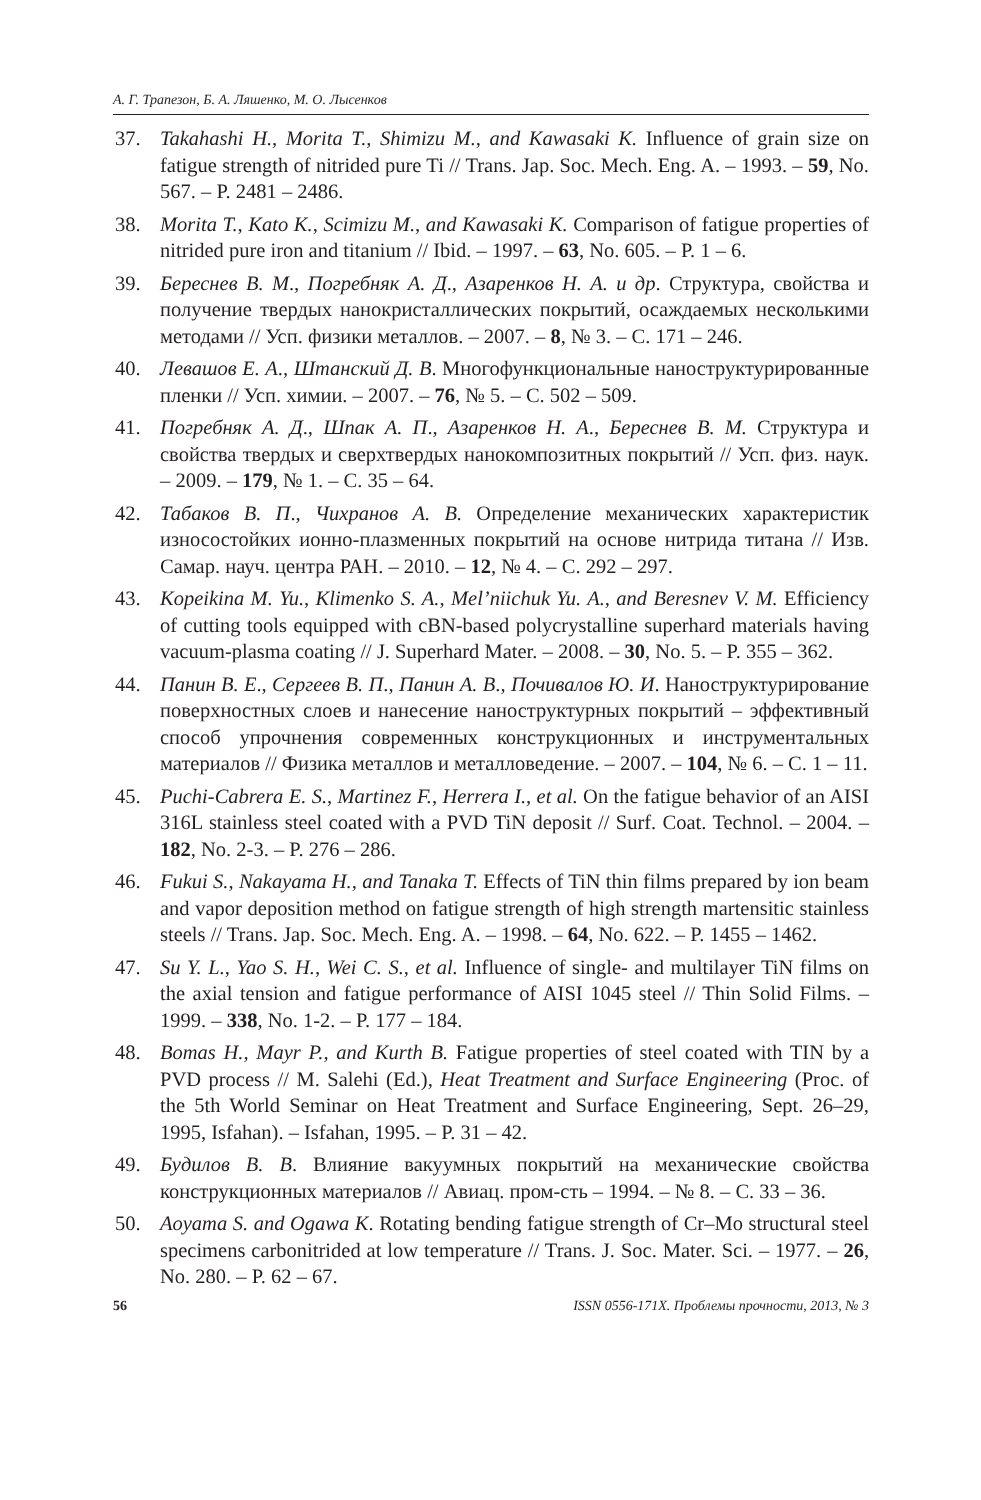А. Г. Трапезон, Б. А. Ляшенко, М. О. Лысенков
37. Takahashi H., Morita T., Shimizu M., and Kawasaki K. Influence of grain size on fatigue strength of nitrided pure Ti // Trans. Jap. Soc. Mech. Eng. A. – 1993. – 59, No. 567. – P. 2481 – 2486.
38. Morita T., Kato K., Scimizu M., and Kawasaki K. Comparison of fatigue properties of nitrided pure iron and titanium // Ibid. – 1997. – 63, No. 605. – P. 1 – 6.
39. Береснев В. М., Погребняк А. Д., Азаренков Н. А. и др. Структура, свойства и получение твердых нанокристаллических покрытий, осаждаемых несколькими методами // Усп. физики металлов. – 2007. – 8, № 3. – С. 171 – 246.
40. Левашов Е. А., Штанский Д. В. Многофункциональные наноструктурированные пленки // Усп. химии. – 2007. – 76, № 5. – С. 502 – 509.
41. Погребняк А. Д., Шпак А. П., Азаренков Н. А., Береснев В. М. Структура и свойства твердых и сверхтвердых нанокомпозитных покрытий // Усп. физ. наук. – 2009. – 179, № 1. – С. 35 – 64.
42. Табаков В. П., Чихранов А. В. Определение механических характеристик износостойких ионно-плазменных покрытий на основе нитрида титана // Изв. Самар. науч. центра РАН. – 2010. – 12, № 4. – С. 292 – 297.
43. Kopeikina M. Yu., Klimenko S. A., Mel’niichuk Yu. A., and Beresnev V. M. Efficiency of cutting tools equipped with cBN-based polycrystalline superhard materials having vacuum-plasma coating // J. Superhard Mater. – 2008. – 30, No. 5. – P. 355 – 362.
44. Панин В. Е., Сергеев В. П., Панин А. В., Почивалов Ю. И. Наноструктурирование поверхностных слоев и нанесение наноструктурных покрытий – эффективный способ упрочнения современных конструкционных и инструментальных материалов // Физика металлов и металловедение. – 2007. – 104, № 6. – С. 1 – 11.
45. Puchi-Cabrera E. S., Martinez F., Herrera I., et al. On the fatigue behavior of an AISI 316L stainless steel coated with a PVD TiN deposit // Surf. Coat. Technol. – 2004. – 182, No. 2-3. – P. 276 – 286.
46. Fukui S., Nakayama H., and Tanaka T. Effects of TiN thin films prepared by ion beam and vapor deposition method on fatigue strength of high strength martensitic stainless steels // Trans. Jap. Soc. Mech. Eng. A. – 1998. – 64, No. 622. – P. 1455 – 1462.
47. Su Y. L., Yao S. H., Wei C. S., et al. Influence of single- and multilayer TiN films on the axial tension and fatigue performance of AISI 1045 steel // Thin Solid Films. – 1999. – 338, No. 1-2. – P. 177 – 184.
48. Bomas H., Mayr P., and Kurth B. Fatigue properties of steel coated with TIN by a PVD process // M. Salehi (Ed.), Heat Treatment and Surface Engineering (Proc. of the 5th World Seminar on Heat Treatment and Surface Engineering, Sept. 26–29, 1995, Isfahan). – Isfahan, 1995. – P. 31 – 42.
49. Будилов В. В. Влияние вакуумных покрытий на механические свойства конструкционных материалов // Авиац. пром-сть – 1994. – № 8. – С. 33 – 36.
50. Aoyama S. and Ogawa K. Rotating bending fatigue strength of Cr–Mo structural steel specimens carbonitrided at low temperature // Trans. J. Soc. Mater. Sci. – 1977. – 26, No. 280. – P. 62 – 67.
56 ISSN 0556-171X. Проблемы прочности, 2013, № 3